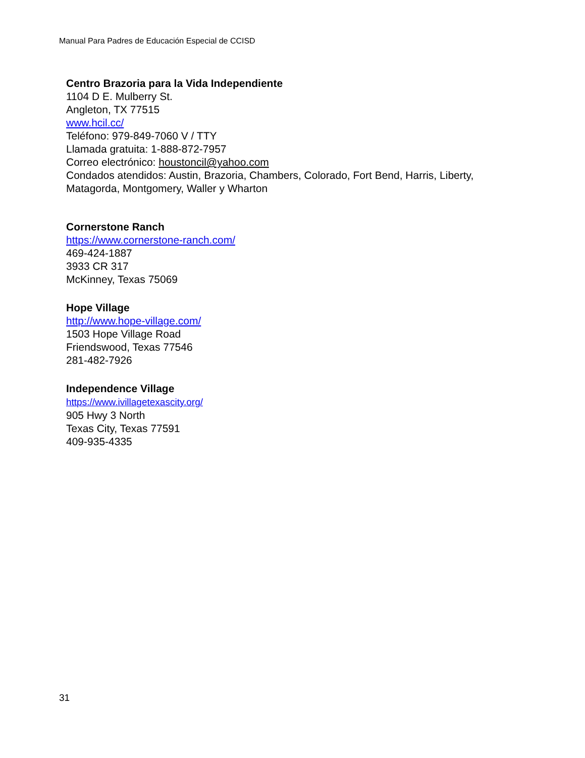Manual Para Padres de Educación Especial de CCISD
Centro Brazoria para la Vida Independiente
1104 D E. Mulberry St.
Angleton, TX 77515
www.hcil.cc/
Teléfono: 979-849-7060 V / TTY
Llamada gratuita: 1-888-872-7957
Correo electrónico: houstoncil@yahoo.com
Condados atendidos: Austin, Brazoria, Chambers, Colorado, Fort Bend, Harris, Liberty,
Matagorda, Montgomery, Waller y Wharton
Cornerstone Ranch
https://www.cornerstone-ranch.com/
469-424-1887
3933 CR 317
McKinney, Texas 75069
Hope Village
http://www.hope-village.com/
1503 Hope Village Road
Friendswood, Texas 77546
281-482-7926
Independence Village
https://www.ivillagetexascity.org/
905 Hwy 3 North
Texas City, Texas 77591
409-935-4335
31